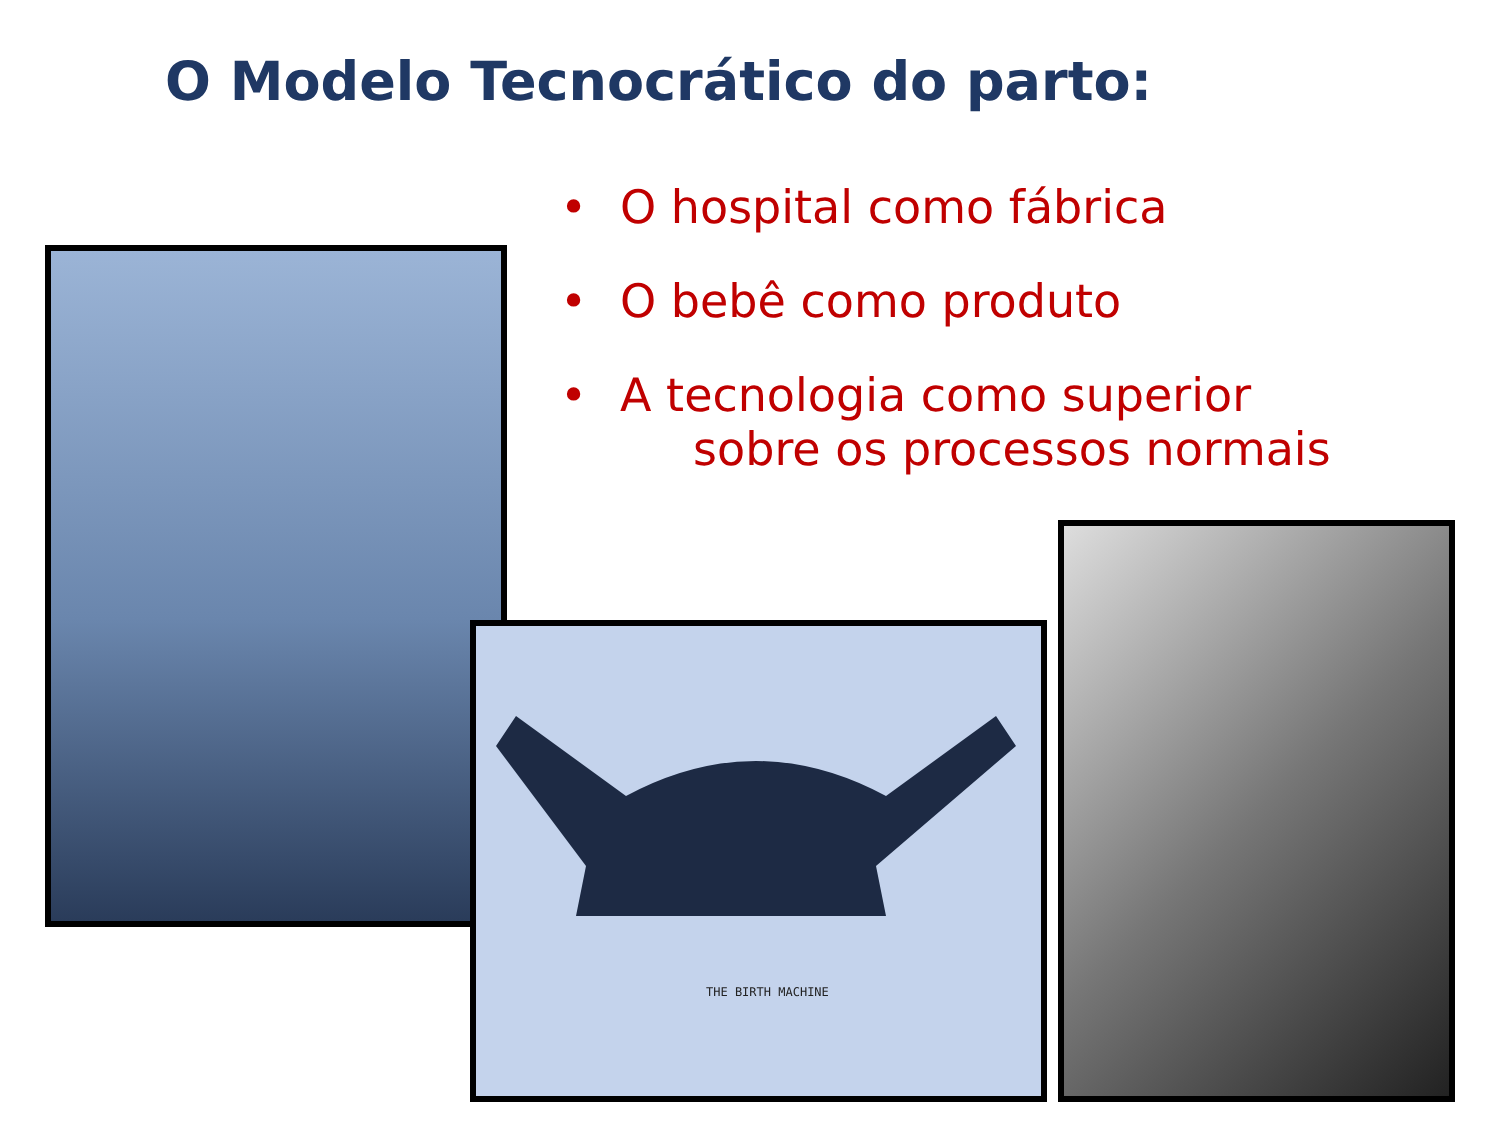O Modelo Tecnocrático do parto:
• O hospital como fábrica
• O bebê como produto
• A tecnologia como superior
sobre os processos normais
THE BIRTH MACHINE